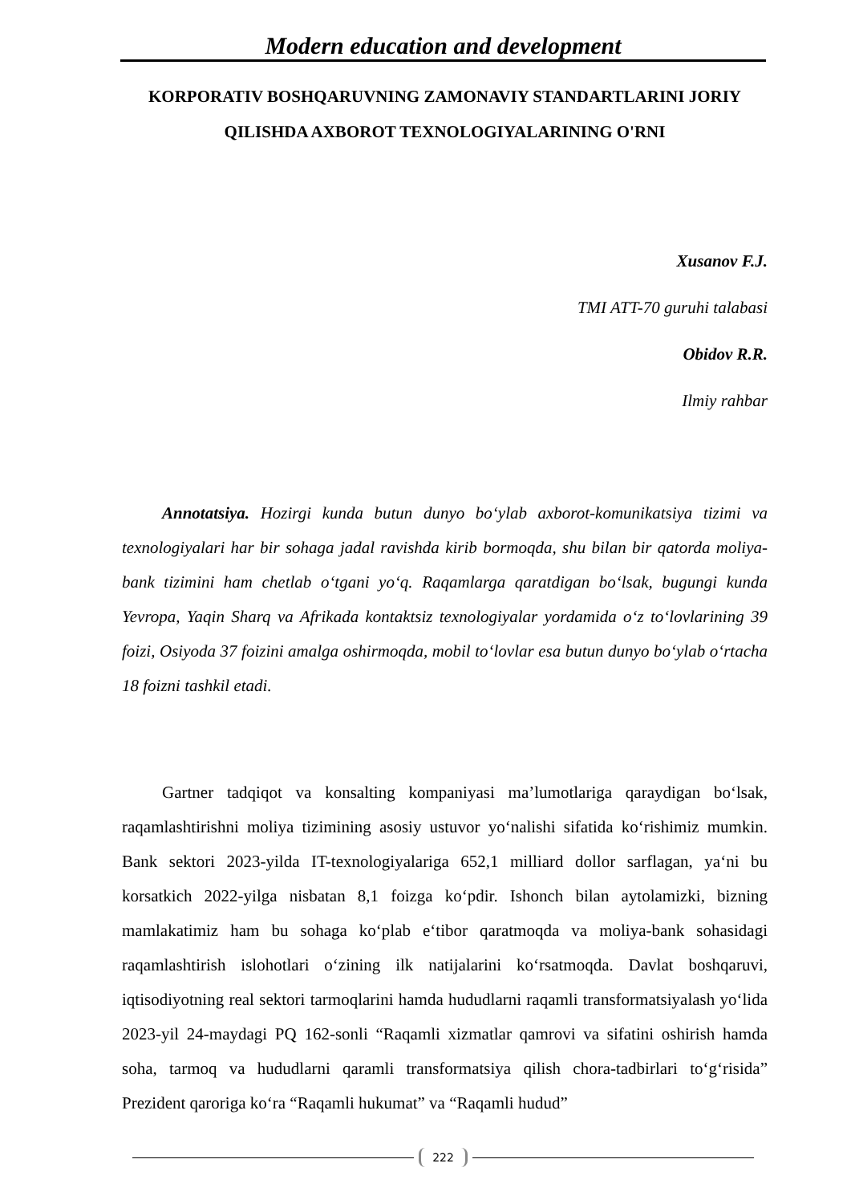Modern education and development
KORPORATIV BOSHQARUVNING ZAMONAVIY STANDARTLARINI JORIY QILISHDA AXBOROT TEXNOLOGIYALARINING O'RNI
Xusanov F.J.
TMI ATT-70 guruhi talabasi
Obidov R.R.
Ilmiy rahbar
Annotatsiya. Hozirgi kunda butun dunyo bo‘ylab axborot-komunikatsiya tizimi va texnologiyalari har bir sohaga jadal ravishda kirib bormoqda, shu bilan bir qatorda moliya-bank tizimini ham chetlab o‘tgani yo‘q. Raqamlarga qaratdigan bo‘lsak, bugungi kunda Yevropa, Yaqin Sharq va Afrikada kontaktsiz texnologiyalar yordamida o‘z to‘lovlarining 39 foizi, Osiyoda 37 foizini amalga oshirmoqda, mobil to‘lovlar esa butun dunyo bo‘ylab o‘rtacha 18 foizni tashkil etadi.
Gartner tadqiqot va konsalting kompaniyasi ma’lumotlariga qaraydigan bo‘lsak, raqamlashtirishni moliya tizimining asosiy ustuvor yo‘nalishi sifatida ko‘rishimiz mumkin. Bank sektori 2023-yilda IT-texnologiyalariga 652,1 milliard dollor sarflagan, ya‘ni bu korsatkich 2022-yilga nisbatan 8,1 foizga ko‘pdir. Ishonch bilan aytolamizki, bizning mamlakatimiz ham bu sohaga ko‘plab e‘tibor qaratmoqda va moliya-bank sohasidagi raqamlashtirish islohotlari o‘zining ilk natijalarini ko‘rsatmoqda. Davlat boshqaruvi, iqtisodiyotning real sektori tarmoqlarini hamda hududlarni raqamli transformatsiyalash yo‘lida 2023-yil 24-maydagi PQ 162-sonli “Raqamli xizmatlar qamrovi va sifatini oshirish hamda soha, tarmoq va hududlarni qaramli transformatsiya qilish chora-tadbirlari to‘g‘risida” Prezident qaroriga ko‘ra “Raqamli hukumat” va “Raqamli hudud”
222